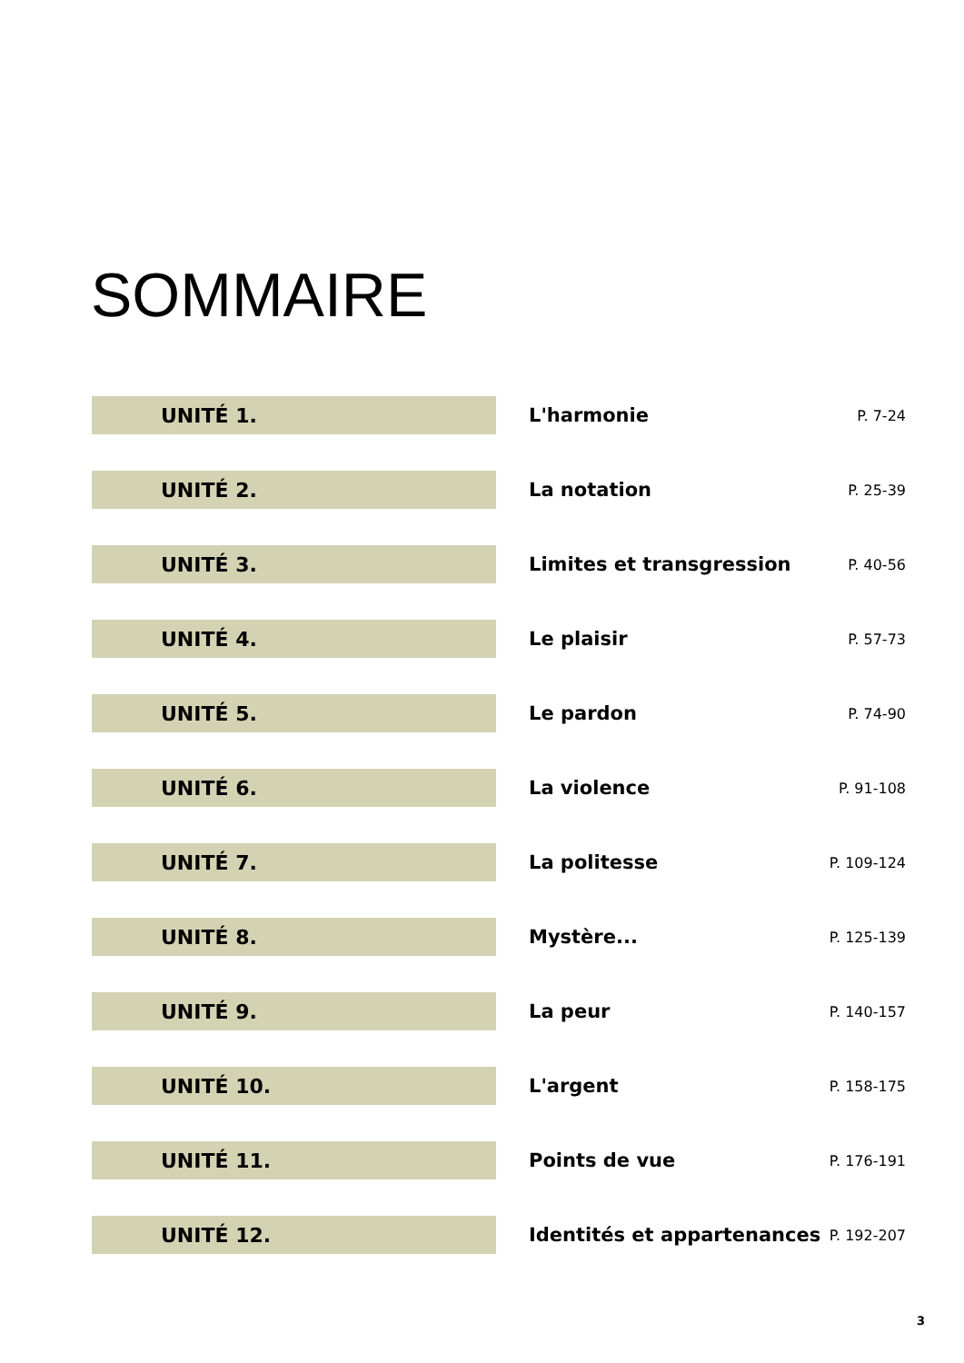SOMMAIRE
UNITÉ 1.
L'harmonie
P. 7-24
UNITÉ 2.
La notation
P. 25-39
UNITÉ 3.
Limites et transgression
P. 40-56
UNITÉ 4.
Le plaisir
P. 57-73
UNITÉ 5.
Le pardon
P. 74-90
UNITÉ 6.
La violence
P. 91-108
UNITÉ 7.
La politesse
P. 109-124
UNITÉ 8.
Mystère...
P. 125-139
UNITÉ 9.
La peur
P. 140-157
UNITÉ 10.
L'argent
P. 158-175
UNITÉ 11.
Points de vue
P. 176-191
UNITÉ 12.
Identités et appartenances
P. 192-207
3